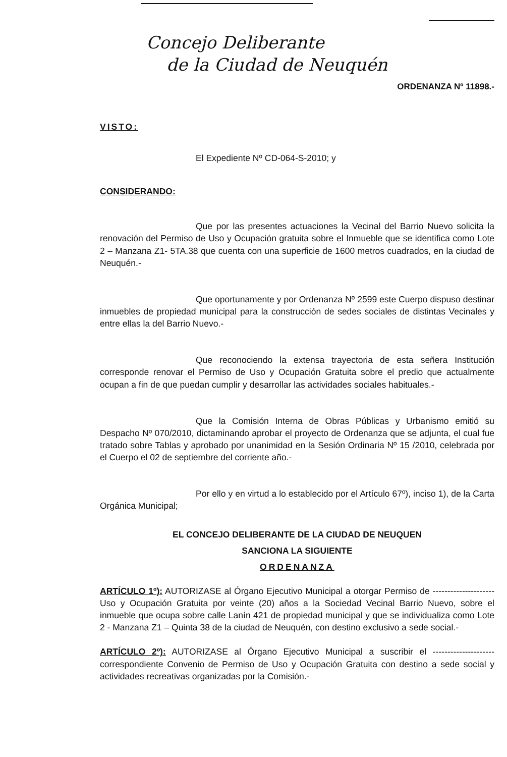Concejo Deliberante
de la Ciudad de Neuquén
ORDENANZA Nº 11898.-
VISTO:
El Expediente Nº CD-064-S-2010; y
CONSIDERANDO:
Que por las presentes actuaciones la Vecinal del Barrio Nuevo solicita la renovación del Permiso de Uso y Ocupación gratuita sobre el Inmueble que se identifica como Lote 2 – Manzana Z1- 5TA.38 que cuenta con una superficie de 1600 metros cuadrados, en la ciudad de Neuquén.-
Que oportunamente y por Ordenanza Nº 2599 este Cuerpo dispuso destinar inmuebles de propiedad municipal para la construcción de sedes sociales de distintas Vecinales y entre ellas la del Barrio Nuevo.-
Que reconociendo la extensa trayectoria de esta señera Institución corresponde renovar el Permiso de Uso y Ocupación Gratuita sobre el predio que actualmente ocupan a fin de que puedan cumplir y desarrollar las actividades sociales habituales.-
Que la Comisión Interna de Obras Públicas y Urbanismo emitió su Despacho Nº 070/2010, dictaminando aprobar el proyecto de Ordenanza que se adjunta, el cual fue tratado sobre Tablas y aprobado por unanimidad en la Sesión Ordinaria Nº 15 /2010, celebrada por el Cuerpo el 02 de septiembre del corriente año.-
Por ello y en virtud a lo establecido por el Artículo 67º), inciso 1), de la Carta Orgánica Municipal;
EL CONCEJO DELIBERANTE DE LA CIUDAD DE NEUQUEN
SANCIONA LA SIGUIENTE
ORDENANZA
ARTÍCULO 1º): AUTORIZASE al Órgano Ejecutivo Municipal a otorgar Permiso de ---------------------Uso y Ocupación Gratuita por veinte (20) años a la Sociedad Vecinal Barrio Nuevo, sobre el inmueble que ocupa sobre calle Lanín 421 de propiedad municipal y que se individualiza como Lote 2 - Manzana Z1 – Quinta 38 de la ciudad de Neuquén, con destino exclusivo a sede social.-
ARTÍCULO 2º): AUTORIZASE al Órgano Ejecutivo Municipal a suscribir el ---------------------correspondiente Convenio de Permiso de Uso y Ocupación Gratuita con destino a sede social y actividades recreativas organizadas por la Comisión.-